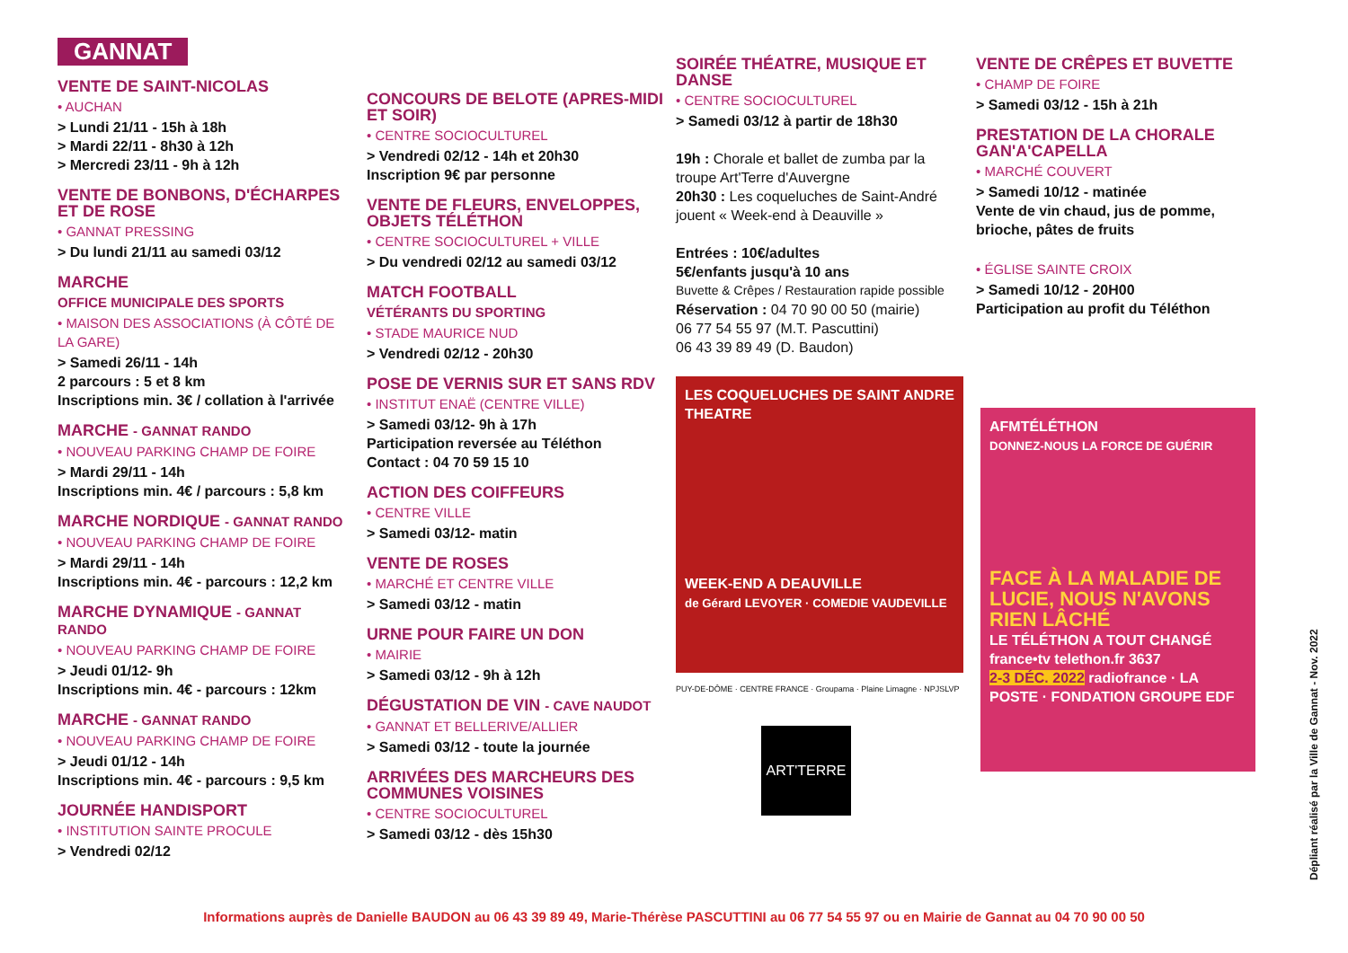GANNAT
VENTE DE SAINT-NICOLAS
• AUCHAN
> Lundi 21/11 - 15h à 18h
> Mardi 22/11 - 8h30 à 12h
> Mercredi 23/11 - 9h à 12h
VENTE DE BONBONS, D'ÉCHARPES ET DE ROSE
• GANNAT PRESSING
> Du lundi 21/11 au samedi 03/12
MARCHE
OFFICE MUNICIPALE DES SPORTS
• MAISON DES ASSOCIATIONS (À CÔTÉ DE LA GARE)
> Samedi 26/11 - 14h
2 parcours : 5 et 8 km
Inscriptions min. 3€ / collation à l'arrivée
MARCHE - GANNAT RANDO
• NOUVEAU PARKING CHAMP DE FOIRE
> Mardi 29/11 - 14h
Inscriptions min. 4€ / parcours : 5,8 km
MARCHE NORDIQUE - GANNAT RANDO
• NOUVEAU PARKING CHAMP DE FOIRE
> Mardi 29/11 - 14h
Inscriptions min. 4€ - parcours : 12,2 km
MARCHE DYNAMIQUE - GANNAT RANDO
• NOUVEAU PARKING CHAMP DE FOIRE
> Jeudi 01/12- 9h
Inscriptions min. 4€ - parcours : 12km
MARCHE - GANNAT RANDO
• NOUVEAU PARKING CHAMP DE FOIRE
> Jeudi 01/12 - 14h
Inscriptions min. 4€ - parcours : 9,5 km
JOURNÉE HANDISPORT
• INSTITUTION SAINTE PROCULE
> Vendredi 02/12
CONCOURS DE BELOTE (APRES-MIDI ET SOIR)
• CENTRE SOCIOCULTUREL
> Vendredi 02/12 - 14h et 20h30
Inscription 9€ par personne
VENTE DE FLEURS, ENVELOPPES, OBJETS TÉLÉTHON
• CENTRE SOCIOCULTUREL + VILLE
> Du vendredi 02/12 au samedi 03/12
MATCH FOOTBALL
VÉTÉRANTS DU SPORTING
• STADE MAURICE NUD
> Vendredi 02/12 - 20h30
POSE DE VERNIS SUR ET SANS RDV
• INSTITUT ENAË (CENTRE VILLE)
> Samedi 03/12- 9h à 17h
Participation reversée au Téléthon
Contact : 04 70 59 15 10
ACTION DES COIFFEURS
• CENTRE VILLE
> Samedi 03/12- matin
VENTE DE ROSES
• MARCHÉ ET CENTRE VILLE
> Samedi 03/12 - matin
URNE POUR FAIRE UN DON
• MAIRIE
> Samedi 03/12 - 9h à 12h
DÉGUSTATION DE VIN - CAVE NAUDOT
• GANNAT ET BELLERIVE/ALLIER
> Samedi 03/12 - toute la journée
ARRIVÉES DES MARCHEURS DES COMMUNES VOISINES
• CENTRE SOCIOCULTUREL
> Samedi 03/12 - dès 15h30
SOIRÉE THÉATRE, MUSIQUE ET DANSE
• CENTRE SOCIOCULTUREL
> Samedi 03/12 à partir de 18h30
19h : Chorale et ballet de zumba par la troupe Art'Terre d'Auvergne
20h30 : Les coqueluches de Saint-André jouent « Week-end à Deauville »
Entrées : 10€/adultes
5€/enfants jusqu'à 10 ans
Buvette & Crêpes / Restauration rapide possible
Réservation : 04 70 90 00 50 (mairie)
06 77 54 55 97 (M.T. Pascuttini)
06 43 39 89 49 (D. Baudon)
LES COQUELUCHES DE SAINT ANDRE
THEATRE
WEEK-END A DEAUVILLE
de Gérard LEVOYER · COMEDIE VAUDEVILLE
PUY-DE-DÔME · CENTRE FRANCE · Groupama · Plaine Limagne · NPJSLVP
ART'TERRE
VENTE DE CRÊPES ET BUVETTE
• CHAMP DE FOIRE
> Samedi 03/12 - 15h à 21h
PRESTATION DE LA CHORALE GAN'A'CAPELLA
• MARCHÉ COUVERT
> Samedi 10/12 - matinée
Vente de vin chaud, jus de pomme, brioche, pâtes de fruits
• ÉGLISE SAINTE CROIX
> Samedi 10/12 - 20H00
Participation au profit du Téléthon
AFMTÉLÉTHON
DONNEZ-NOUS LA FORCE DE GUÉRIR
FACE À LA MALADIE DE LUCIE, NOUS N'AVONS RIEN LÂCHÉ
LE TÉLÉTHON A TOUT CHANGÉ
france•tv telethon.fr 3637
2-3 DÉC. 2022 radiofrance · LA POSTE · FONDATION GROUPE EDF
Dépliant réalisé par la Ville de Gannat - Nov. 2022
Informations auprès de Danielle BAUDON au 06 43 39 89 49, Marie-Thérèse PASCUTTINI au 06 77 54 55 97 ou en Mairie de Gannat au 04 70 90 00 50